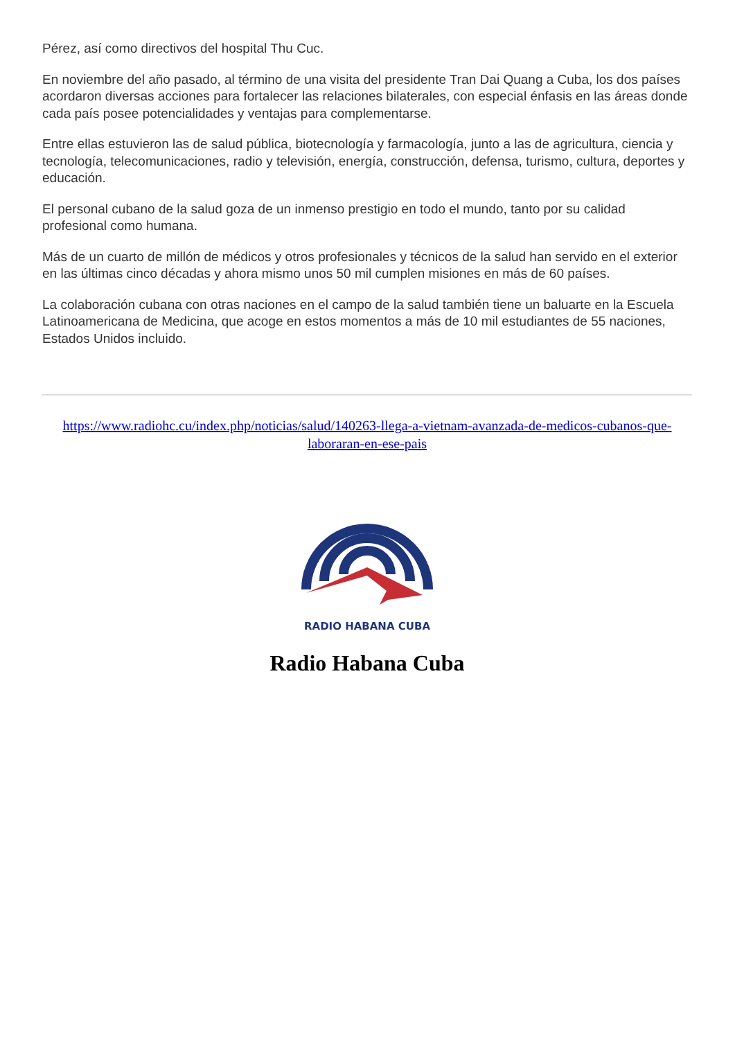Pérez, así como directivos del hospital Thu Cuc.
En noviembre del año pasado, al término de una visita del presidente Tran Dai Quang a Cuba, los dos países acordaron diversas acciones para fortalecer las relaciones bilaterales, con especial énfasis en las áreas donde cada país posee potencialidades y ventajas para complementarse.
Entre ellas estuvieron las de salud pública, biotecnología y farmacología, junto a las de agricultura, ciencia y tecnología, telecomunicaciones, radio y televisión, energía, construcción, defensa, turismo, cultura, deportes y educación.
El personal cubano de la salud goza de un inmenso prestigio en todo el mundo, tanto por su calidad profesional como humana.
Más de un cuarto de millón de médicos y otros profesionales y técnicos de la salud han servido en el exterior en las últimas cinco décadas y ahora mismo unos 50 mil cumplen misiones en más de 60 países.
La colaboración cubana con otras naciones en el campo de la salud también tiene un baluarte en la Escuela Latinoamericana de Medicina, que acoge en estos momentos a más de 10 mil estudiantes de 55 naciones, Estados Unidos incluido.
https://www.radiohc.cu/index.php/noticias/salud/140263-llega-a-vietnam-avanzada-de-medicos-cubanos-que-laboraran-en-ese-pais
RADIO HABANA CUBA
Radio Habana Cuba